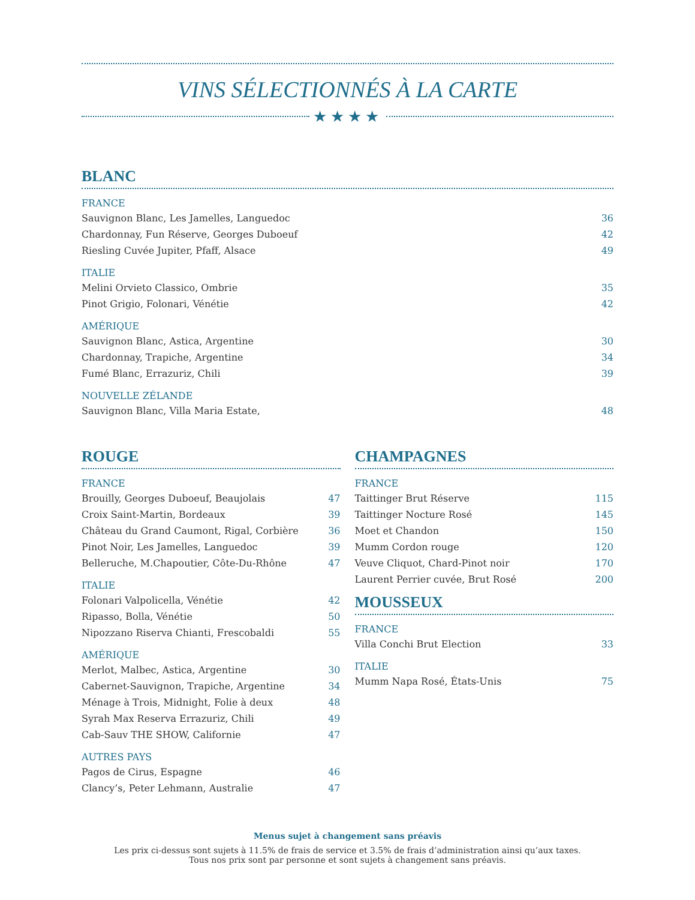VINS SÉLECTIONNÉS À LA CARTE
★★★★
BLANC
FRANCE
| Sauvignon Blanc, Les Jamelles, Languedoc | 36 |
| Chardonnay, Fun Réserve, Georges Duboeuf | 42 |
| Riesling Cuvée Jupiter, Pfaff, Alsace | 49 |
ITALIE
| Melini Orvieto Classico, Ombrie | 35 |
| Pinot Grigio, Folonari, Vénétie | 42 |
AMÉRIQUE
| Sauvignon Blanc, Astica, Argentine | 30 |
| Chardonnay, Trapiche, Argentine | 34 |
| Fumé Blanc, Errazuriz, Chili | 39 |
NOUVELLE ZÉLANDE
| Sauvignon Blanc, Villa Maria Estate, | 48 |
ROUGE
FRANCE
| Brouilly, Georges Duboeuf, Beaujolais | 47 |
| Croix Saint-Martin, Bordeaux | 39 |
| Château du Grand Caumont, Rigal, Corbière | 36 |
| Pinot Noir, Les Jamelles, Languedoc | 39 |
| Belleruche, M.Chapoutier, Côte-Du-Rhône | 47 |
ITALIE
| Folonari Valpolicella, Vénétie | 42 |
| Ripasso, Bolla, Vénétie | 50 |
| Nipozzano Riserva Chianti, Frescobaldi | 55 |
AMÉRIQUE
| Merlot, Malbec, Astica, Argentine | 30 |
| Cabernet-Sauvignon, Trapiche, Argentine | 34 |
| Ménage à Trois, Midnight, Folie à deux | 48 |
| Syrah Max Reserva Errazuriz, Chili | 49 |
| Cab-Sauv THE SHOW, Californie | 47 |
AUTRES PAYS
| Pagos de Cirus, Espagne | 46 |
| Clancy’s, Peter Lehmann, Australie | 47 |
CHAMPAGNES
FRANCE
| Taittinger Brut Réserve | 115 |
| Taittinger Nocture Rosé | 145 |
| Moet et Chandon | 150 |
| Mumm Cordon rouge | 120 |
| Veuve Cliquot, Chard-Pinot noir | 170 |
| Laurent Perrier cuvée, Brut Rosé | 200 |
MOUSSEUX
FRANCE
| Villa Conchi Brut Election | 33 |
ITALIE
| Mumm Napa Rosé, États-Unis | 75 |
Menus sujet à changement sans préavis
Les prix ci-dessus sont sujets à 11.5% de frais de service et 3.5% de frais d’administration ainsi qu’aux taxes.
Tous nos prix sont par personne et sont sujets à changement sans préavis.